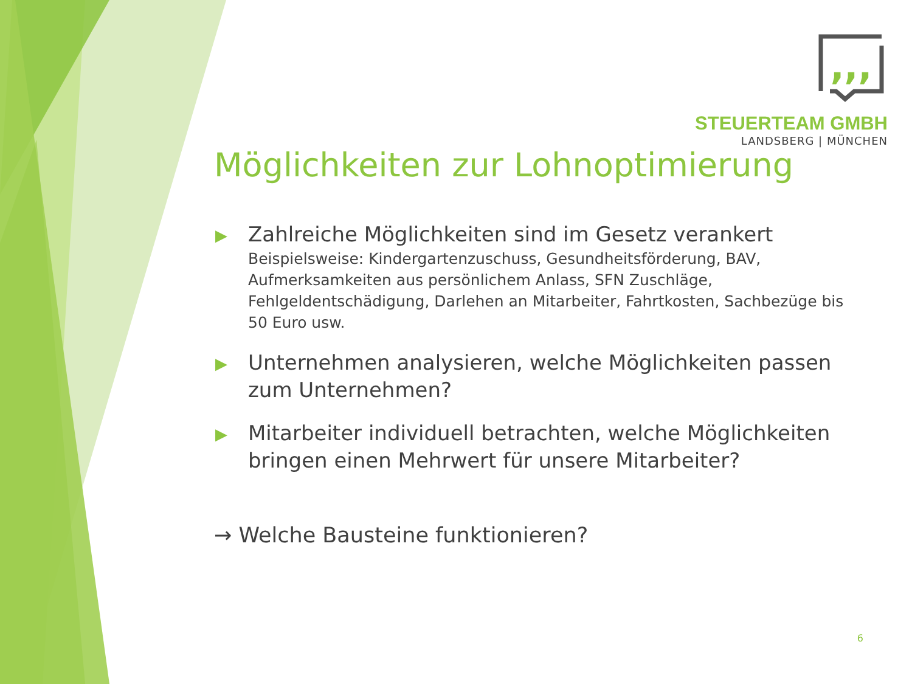,,,
STEUERTEAM GMBH
LANDSBERG | MÜNCHEN
Möglichkeiten zur Lohnoptimierung
▶ Zahlreiche Möglichkeiten sind im Gesetz verankert
Beispielsweise: Kindergartenzuschuss, Gesundheitsförderung, BAV, Aufmerksamkeiten aus persönlichem Anlass, SFN Zuschläge, Fehlgeldentschädigung, Darlehen an Mitarbeiter, Fahrtkosten, Sachbezüge bis 50 Euro usw.
▶ Unternehmen analysieren, welche Möglichkeiten passen zum Unternehmen?
▶ Mitarbeiter individuell betrachten, welche Möglichkeiten bringen einen Mehrwert für unsere Mitarbeiter?
→ Welche Bausteine funktionieren?
6